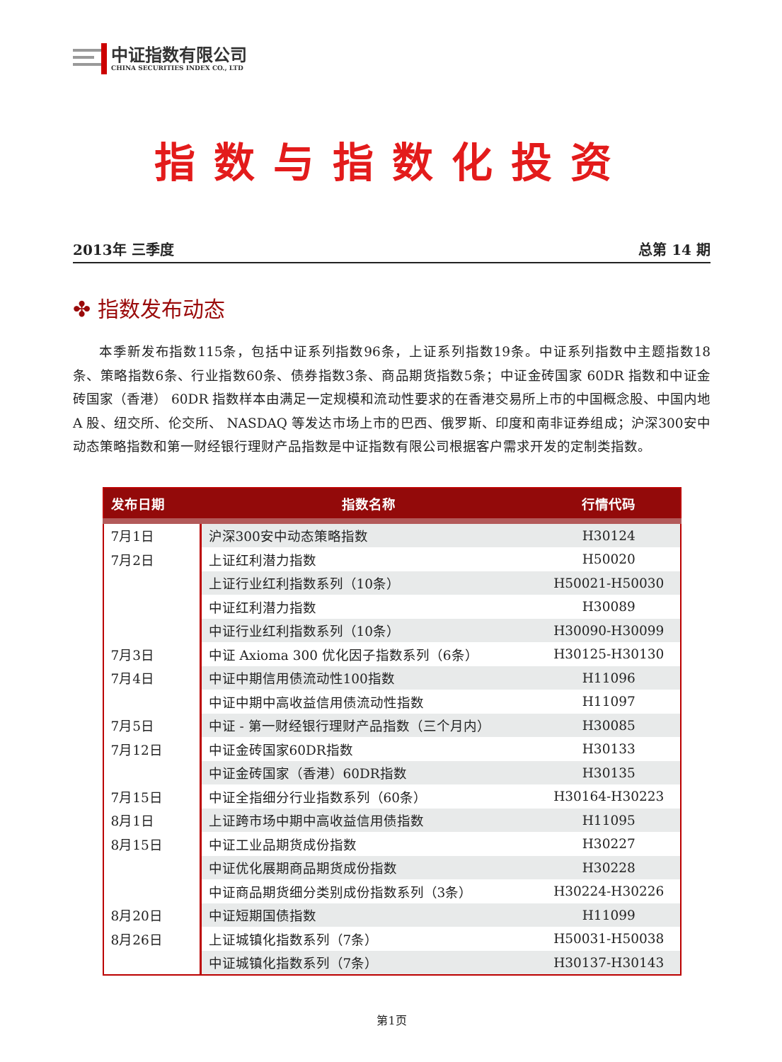中证指数有限公司
CHINA SECURITIES INDEX CO., LTD
指数与指数化投资
2013年 三季度 总第 14 期
✤ 指数发布动态
本季新发布指数115条，包括中证系列指数96条，上证系列指数19条。中证系列指数中主题指数18条、策略指数6条、行业指数60条、债券指数3条、商品期货指数5条；中证金砖国家 60DR 指数和中证金砖国家（香港） 60DR 指数样本由满足一定规模和流动性要求的在香港交易所上市的中国概念股、中国内地 A 股、纽交所、伦交所、 NASDAQ 等发达市场上市的巴西、俄罗斯、印度和南非证券组成；沪深300安中动态策略指数和第一财经银行理财产品指数是中证指数有限公司根据客户需求开发的定制类指数。
| 发布日期 | 指数名称 | 行情代码 |
| --- | --- | --- |
| 7月1日 | 沪深300安中动态策略指数 | H30124 |
| 7月2日 | 上证红利潜力指数 | H50020 |
| | 上证行业红利指数系列（10条） | H50021-H50030 |
| | 中证红利潜力指数 | H30089 |
| | 中证行业红利指数系列（10条） | H30090-H30099 |
| 7月3日 | 中证 Axioma 300 优化因子指数系列（6条） | H30125-H30130 |
| 7月4日 | 中证中期信用债流动性100指数 | H11096 |
| | 中证中期中高收益信用债流动性指数 | H11097 |
| 7月5日 | 中证 - 第一财经银行理财产品指数（三个月内） | H30085 |
| 7月12日 | 中证金砖国家60DR指数 | H30133 |
| | 中证金砖国家（香港）60DR指数 | H30135 |
| 7月15日 | 中证全指细分行业指数系列（60条） | H30164-H30223 |
| 8月1日 | 上证跨市场中期中高收益信用债指数 | H11095 |
| 8月15日 | 中证工业品期货成份指数 | H30227 |
| | 中证优化展期商品期货成份指数 | H30228 |
| | 中证商品期货细分类别成份指数系列（3条） | H30224-H30226 |
| 8月20日 | 中证短期国债指数 | H11099 |
| 8月26日 | 上证城镇化指数系列（7条） | H50031-H50038 |
| | 中证城镇化指数系列（7条） | H30137-H30143 |
第1页